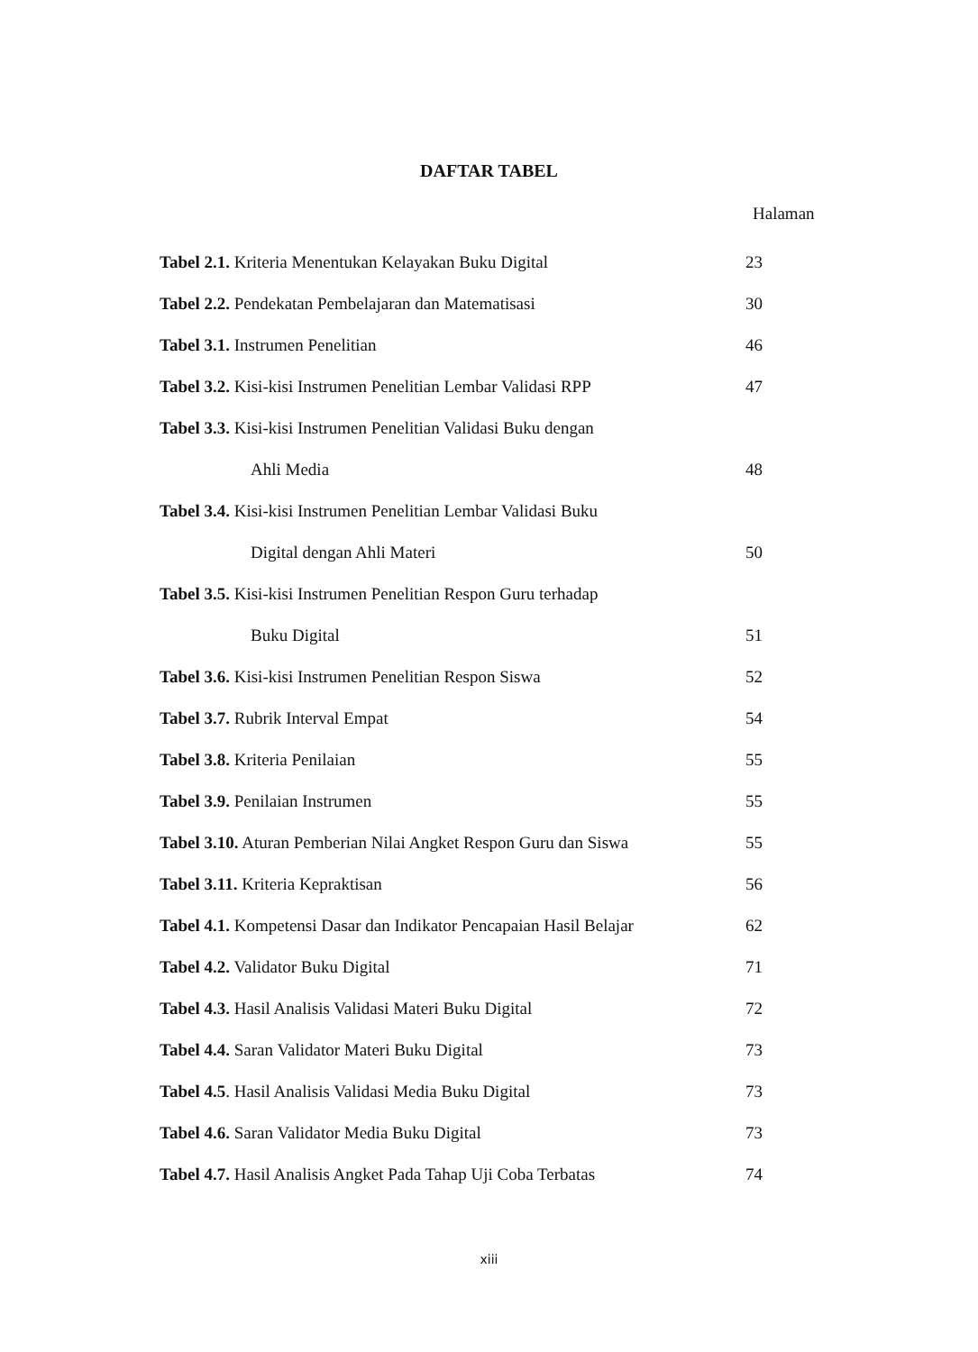DAFTAR TABEL
Halaman
Tabel 2.1. Kriteria Menentukan Kelayakan Buku Digital 23
Tabel 2.2. Pendekatan Pembelajaran dan Matematisasi 30
Tabel 3.1. Instrumen Penelitian 46
Tabel 3.2. Kisi-kisi Instrumen Penelitian Lembar Validasi RPP 47
Tabel 3.3. Kisi-kisi Instrumen Penelitian Validasi Buku dengan
Ahli Media 48
Tabel 3.4. Kisi-kisi Instrumen Penelitian Lembar Validasi Buku
Digital dengan Ahli Materi 50
Tabel 3.5. Kisi-kisi Instrumen Penelitian Respon Guru terhadap
Buku Digital 51
Tabel 3.6. Kisi-kisi Instrumen Penelitian Respon Siswa 52
Tabel 3.7. Rubrik Interval Empat 54
Tabel 3.8. Kriteria Penilaian 55
Tabel 3.9. Penilaian Instrumen 55
Tabel 3.10. Aturan Pemberian Nilai Angket Respon Guru dan Siswa 55
Tabel 3.11. Kriteria Kepraktisan 56
Tabel 4.1. Kompetensi Dasar dan Indikator Pencapaian Hasil Belajar 62
Tabel 4.2. Validator Buku Digital 71
Tabel 4.3. Hasil Analisis Validasi Materi Buku Digital 72
Tabel 4.4. Saran Validator Materi Buku Digital 73
Tabel 4.5. Hasil Analisis Validasi Media Buku Digital 73
Tabel 4.6. Saran Validator Media Buku Digital 73
Tabel 4.7. Hasil Analisis Angket Pada Tahap Uji Coba Terbatas 74
xiii